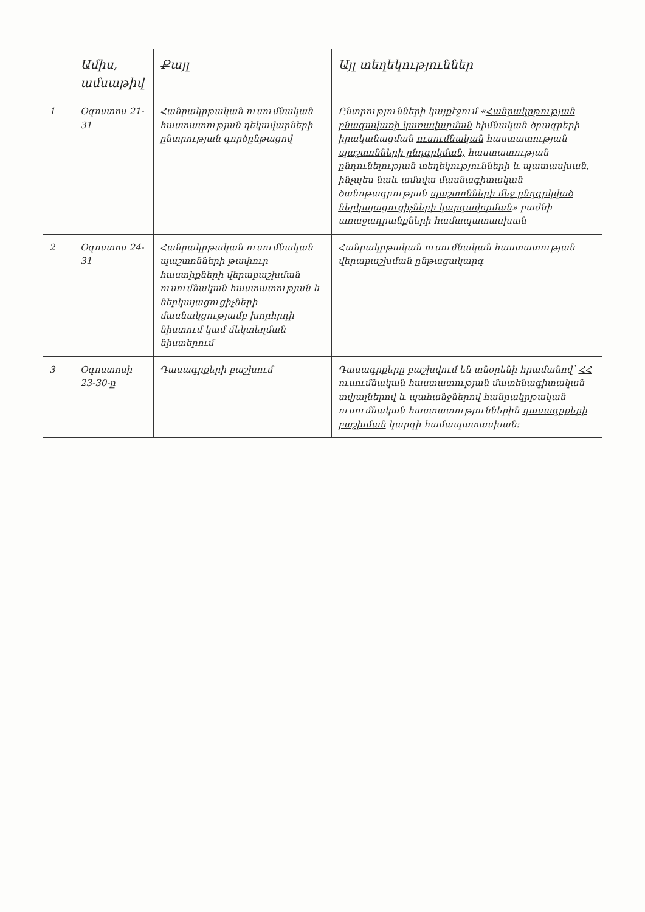| | Ամիս, ամսաթիվ | Քայլ | Այլ տեղեկություններ |
| --- | --- | --- | --- |
| 1 | Օգոստոս 21-31 | Հանրակրթական ուսումնական հաստատության ղեկավարների ընտրության գործընթացով | Ընտրությունների կայքէջում « Հանրակրթության բնագավառի կառավարման հիմնական ծրագրերի իրականացման ուսումնական հաստատության պաշտոնների ընդգրկման, հաստատության ընդունելության տեղեկությունների և պատասխան, ինչպես նաև ամսվա մասնագիտական ծանոթագրության պաշտոնների մեջ ընդգրկված ներկայացուցիչների կարգավորման » բաժնի առաջադրանքների համապատասխան |
| 2 | Օգոստոս 24-31 | Հանրակրթական ուսումնական պաշտոնների թափուր հաստիքների վերաբաշխման ուսումնական հաստատության և ներկայացուցիչների մասնակցությամբ խորհրդի նիստում կամ մեկտեղման նիստերում | Հանրակրթական ուսումնական հաստատության վերաբաշխման ընթացակարգ |
| 3 | Օգոստոսի 23-30-ը | Դասագրքերի բաշխում | Դասագրքերը բաշխվում են տնօրենի հրամանով՝ ՀՀ ուսումնական հաստատության մատենագիտական տվյալներով և պահանջներով հանրակրթական ուսումնական հաստատություններին դասագրքերի բաշխման կարգի համապատասխան: |